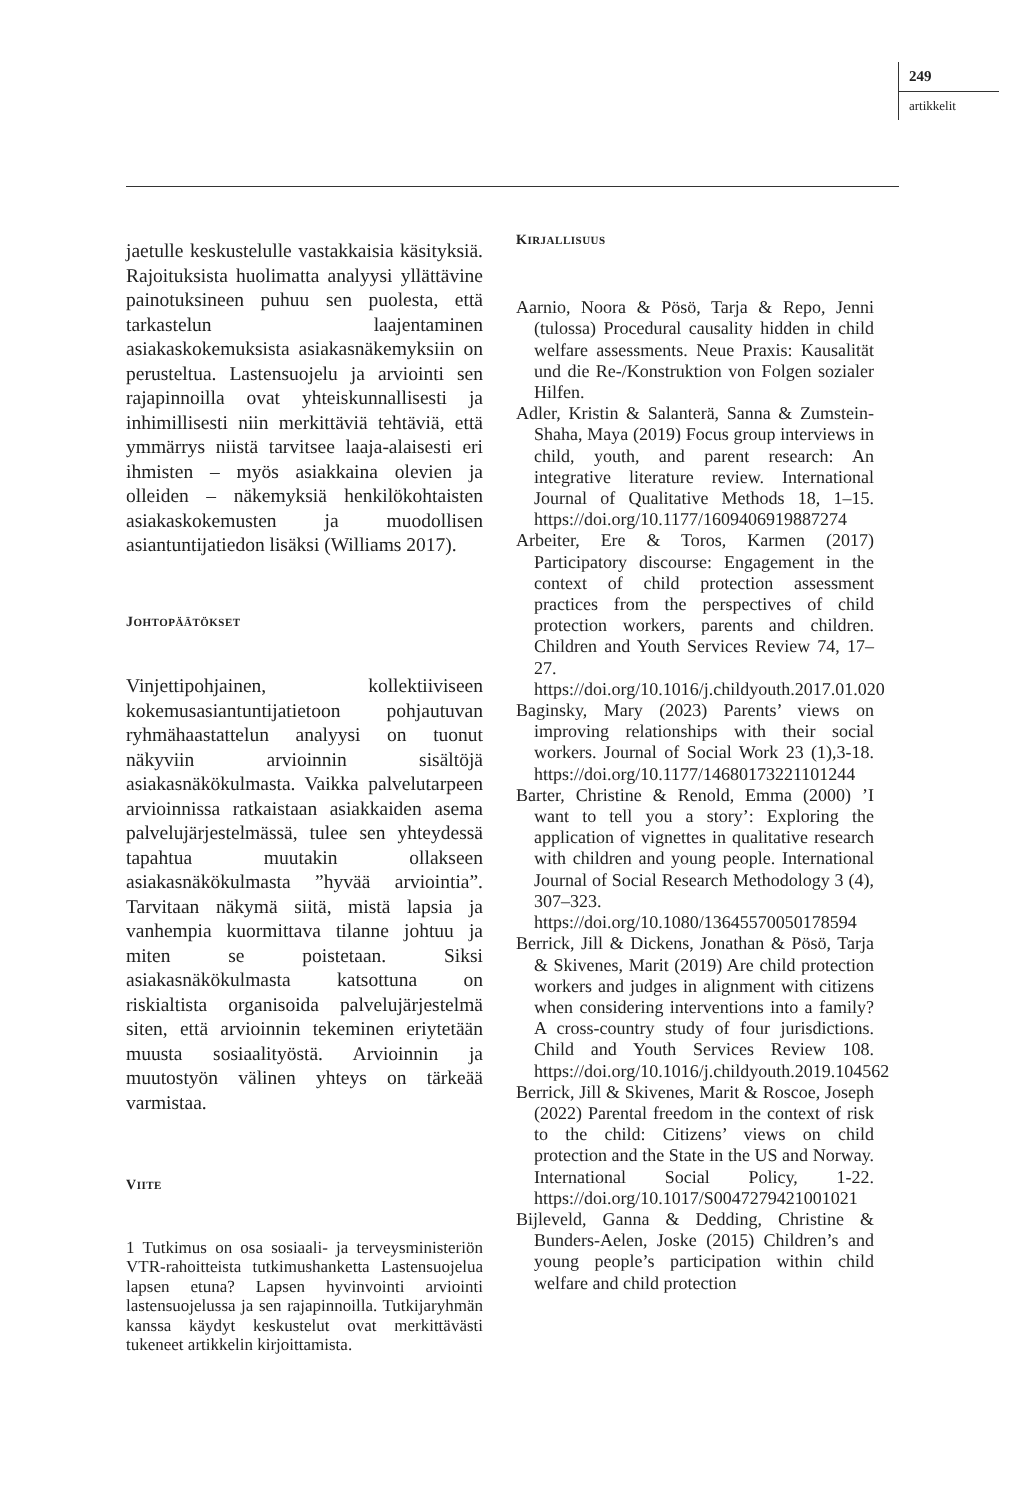249
artikkelit
jaetulle keskustelulle vastakkaisia käsityksiä. Rajoituksista huolimatta analyysi yllättävine painotuksineen puhuu sen puolesta, että tarkastelun laajentaminen asiakaskokemuksista asiakasnäkemyksiin on perusteltua. Lastensuojelu ja arviointi sen rajapinnoilla ovat yhteiskunnallisesti ja inhimillisesti niin merkittäviä tehtäviä, että ymmärrys niistä tarvitsee laaja-alaisesti eri ihmisten – myös asiakkaina olevien ja olleiden – näkemyksiä henkilökohtaisten asiakaskokemusten ja muodollisen asiantuntijatiedon lisäksi (Williams 2017).
JOHTOPÄÄTÖKSET
Vinjettipohjainen, kollektiiviseen kokemusasiantuntijatietoon pohjautuvan ryhmähaastattelun analyysi on tuonut näkyviin arvioinnin sisältöjä asiakasnäkökulmasta. Vaikka palvelutarpeen arvioinnissa ratkaistaan asiakkaiden asema palvelujärjestelmässä, tulee sen yhteydessä tapahtua muutakin ollakseen asiakasnäkökulmasta ”hyvää arviointia”. Tarvitaan näkymä siitä, mistä lapsia ja vanhempia kuormittava tilanne johtuu ja miten se poistetaan. Siksi asiakasnäkökulmasta katsottuna on riskialtista organisoida palvelujärjestelmä siten, että arvioinnin tekeminen eriytetään muusta sosiaalityöstä. Arvioinnin ja muutostyön välinen yhteys on tärkeää varmistaa.
VIITE
1 Tutkimus on osa sosiaali- ja terveysministeriön VTR-rahoitteista tutkimushanketta Lastensuojelua lapsen etuna? Lapsen hyvinvointi arviointi lastensuojelussa ja sen rajapinnoilla. Tutkijaryhmän kanssa käydyt keskustelut ovat merkittävästi tukeneet artikkelin kirjoittamista.
KIRJALLISUUS
Aarnio, Noora & Pösö, Tarja & Repo, Jenni (tulossa) Procedural causality hidden in child welfare assessments. Neue Praxis: Kausalität und die Re-/Konstruktion von Folgen sozialer Hilfen.
Adler, Kristin & Salanterä, Sanna & Zumstein-Shaha, Maya (2019) Focus group interviews in child, youth, and parent research: An integrative literature review. International Journal of Qualitative Methods 18, 1–15. https://doi.org/10.1177/1609406919887274
Arbeiter, Ere & Toros, Karmen (2017) Participatory discourse: Engagement in the context of child protection assessment practices from the perspectives of child protection workers, parents and children. Children and Youth Services Review 74, 17–27. https://doi.org/10.1016/j.childyouth.2017.01.020
Baginsky, Mary (2023) Parents’ views on improving relationships with their social workers. Journal of Social Work 23 (1),3-18. https://doi.org/10.1177/14680173221101244
Barter, Christine & Renold, Emma (2000) ’I want to tell you a story’: Exploring the application of vignettes in qualitative research with children and young people. International Journal of Social Research Methodology 3 (4), 307–323. https://doi.org/10.1080/13645570050178594
Berrick, Jill & Dickens, Jonathan & Pösö, Tarja & Skivenes, Marit (2019) Are child protection workers and judges in alignment with citizens when considering interventions into a family? A cross-country study of four jurisdictions. Child and Youth Services Review 108. https://doi.org/10.1016/j.childyouth.2019.104562
Berrick, Jill & Skivenes, Marit & Roscoe, Joseph (2022) Parental freedom in the context of risk to the child: Citizens’ views on child protection and the State in the US and Norway. International Social Policy, 1-22. https://doi.org/10.1017/S0047279421001021
Bijleveld, Ganna & Dedding, Christine & Bunders-Aelen, Joske (2015) Children’s and young people’s participation within child welfare and child protection